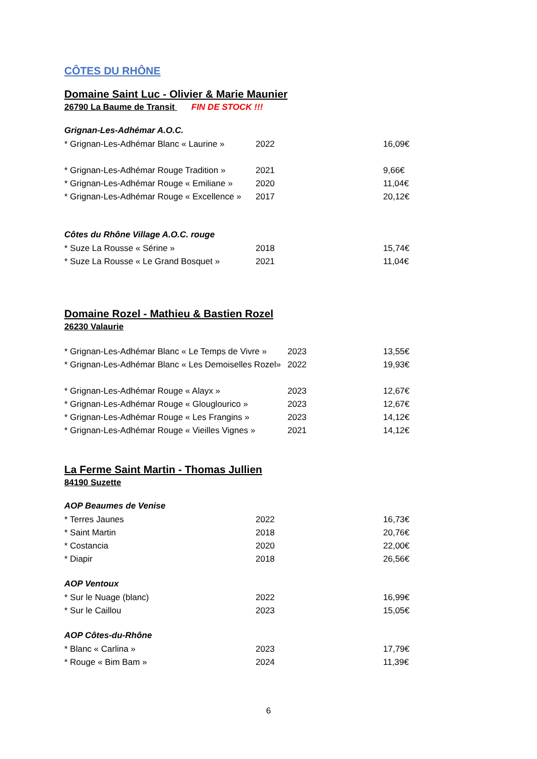CÔTES DU RHÔNE
Domaine Saint Luc - Olivier & Marie Maunier
26790 La Baume de Transit FIN DE STOCK !!!
Grignan-Les-Adhémar A.O.C.
* Grignan-Les-Adhémar Blanc « Laurine » 2022 16,09€
* Grignan-Les-Adhémar Rouge Tradition » 2021 9,66€
* Grignan-Les-Adhémar Rouge « Emiliane » 2020 11,04€
* Grignan-Les-Adhémar Rouge « Excellence » 2017 20,12€
Côtes du Rhône Village A.O.C. rouge
* Suze La Rousse « Sérine » 2018 15,74€
* Suze La Rousse « Le Grand Bosquet » 2021 11,04€
Domaine Rozel - Mathieu & Bastien Rozel
26230 Valaurie
* Grignan-Les-Adhémar Blanc « Le Temps de Vivre » 2023 13,55€
* Grignan-Les-Adhémar Blanc « Les Demoiselles Rozel» 2022 19,93€
* Grignan-Les-Adhémar Rouge « Alayx » 2023 12,67€
* Grignan-Les-Adhémar Rouge « Glouglourico » 2023 12,67€
* Grignan-Les-Adhémar Rouge « Les Frangins » 2023 14,12€
* Grignan-Les-Adhémar Rouge « Vieilles Vignes » 2021 14,12€
La Ferme Saint Martin - Thomas Jullien
84190 Suzette
AOP Beaumes de Venise
* Terres Jaunes 2022 16,73€
* Saint Martin 2018 20,76€
* Costancia 2020 22,00€
* Diapir 2018 26,56€
AOP Ventoux
* Sur le Nuage (blanc) 2022 16,99€
* Sur le Caillou 2023 15,05€
AOP Côtes-du-Rhône
* Blanc « Carlina » 2023 17,79€
* Rouge « Bim Bam » 2024 11,39€
6